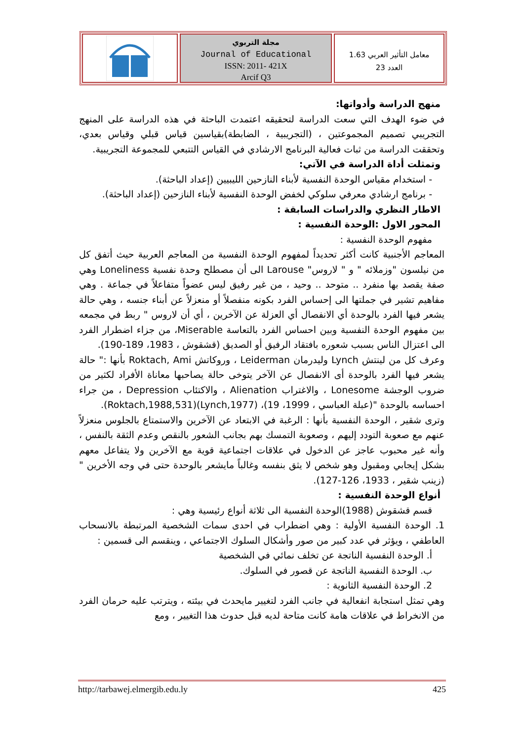مجلة التربوي
Journal of Educational
ISSN: 2011- 421X
Arcif Q3
معامل التأثير العربي 1.63
العدد 23
منهج الدراسة وأدواتها:
في ضوء الهدف التي سعت الدراسة لتحقيقه اعتمدت الباحثة في هذه الدراسة على المنهج التجريبي تصميم المجموعتين ، (التجريبية ، الضابطة)بقياسين قياس قبلي وقياس بعدي، وتحققت الدراسة من ثبات فعالية البرنامج الارشادي في القياس التتبعي للمجموعة التجريبية.
وتمثلت أداة الدراسة في الآتي:
- استخدام مقياس الوحدة النفسية لأبناء النازحين الليبيين (إعداد الباحثة).
- برنامج ارشادي معرفي سلوكي لخفض الوحدة النفسية لأبناء النازحين (إعداد الباحثة).
الاطار النظري والدراسات السابقة :
المحور الاول :الوحدة النفسية :
مفهوم الوحدة النفسية :
المعاجم الأجنبية كانت أكثر تحديداً لمفهوم الوحدة النفسية من المعاجم العربية حيث أتفق كل من نيلسون "وزملائه " و " لاروس" Larouse الى أن مصطلح وحدة نفسية Loneliness وهي صفة يقصد بها منفرد .. متوحد .. وحيد ، من غير رفيق ليس عضواً متفاعلاً في جماعة . وهي مفاهيم تشير في جملتها الى إحساس الفرد بكونه منفصلاً أو منعزلاً عن أبناء جنسه ، وهي حالة يشعر فيها الفرد بالوحدة أي الانفصال أي العزلة عن الآخرين ، أي أن لاروس " ربط في مجمعه بين مفهوم الوحدة النفسية وبين احساس الفرد بالتعاسة Miserable، من جزاء اضطرار الفرد الى اعتزال الناس بسبب شعوره بافتقاد الرفيق أو الصديق (قشقوش ، 1983، 189-190).
وعرف كل من لينتش Lynch وليدرمان Leiderman ، وروكاتش Roktach, Ami بأنها :" حالة يشعر فيها الفرد بالوحدة أى الانفصال عن الآخر يتوخى حالة يصاحبها معاناة الأفراد لكثير من ضروب الوجشة Lonesome ، والاغتراب Alienation ، والاكتئاب Depression ، من جراء احساسه بالوحدة "(عبلة العباسي ، 1999، 19)، (Lynch,1977)(Roktach,1988,531).
وترى شقير ، الوحدة النفسية بأنها : الرغبة في الابتعاد عن الآخرين والاستمتاع بالجلوس منعزلاً عنهم مع صعوبة التودد إليهم ، وصعوبة التمسك بهم بجانب الشعور بالنقص وعدم الثقة بالنفس ، وأنه غير محبوب عاجز عن الدخول في علاقات اجتماعية قوية مع الآخرين ولا يتفاعل معهم بشكل إيجابي ومقبول وهو شخص لا يثق بنفسه وغالباً مايشعر بالوحدة حتى في وجه الأخرين "(زينب شقير ، 1933، 126-127).
أنواع الوحدة النفسية :
قسم قشقوش (1988)الوحدة النفسية الى ثلاثة أنواع رئيسية وهي :
1. الوحدة النفسية الأولية : وهي اضطراب في احدى سمات الشخصية المرتبطة بالانسحاب العاطفي ، ويؤثر في عدد كبير من صور وأشكال السلوك الاجتماعي ، وينقسم الى قسمين :
أ. الوحدة النفسية الناتجة عن تخلف نمائي في الشخصية
ب. الوحدة النفسية الناتجة عن قصور في السلوك.
2. الوحدة النفسية الثانوية :
وهي تمثل استجابة انفعالية في جانب الفرد لتغيير مايحدث في بيئته ، ويترتب عليه حرمان الفرد من الانخراط في علاقات هامة كانت متاحة لديه قبل حدوث هذا التغيير ، ومع
http://tarbawej.elmergib.edu.ly 425